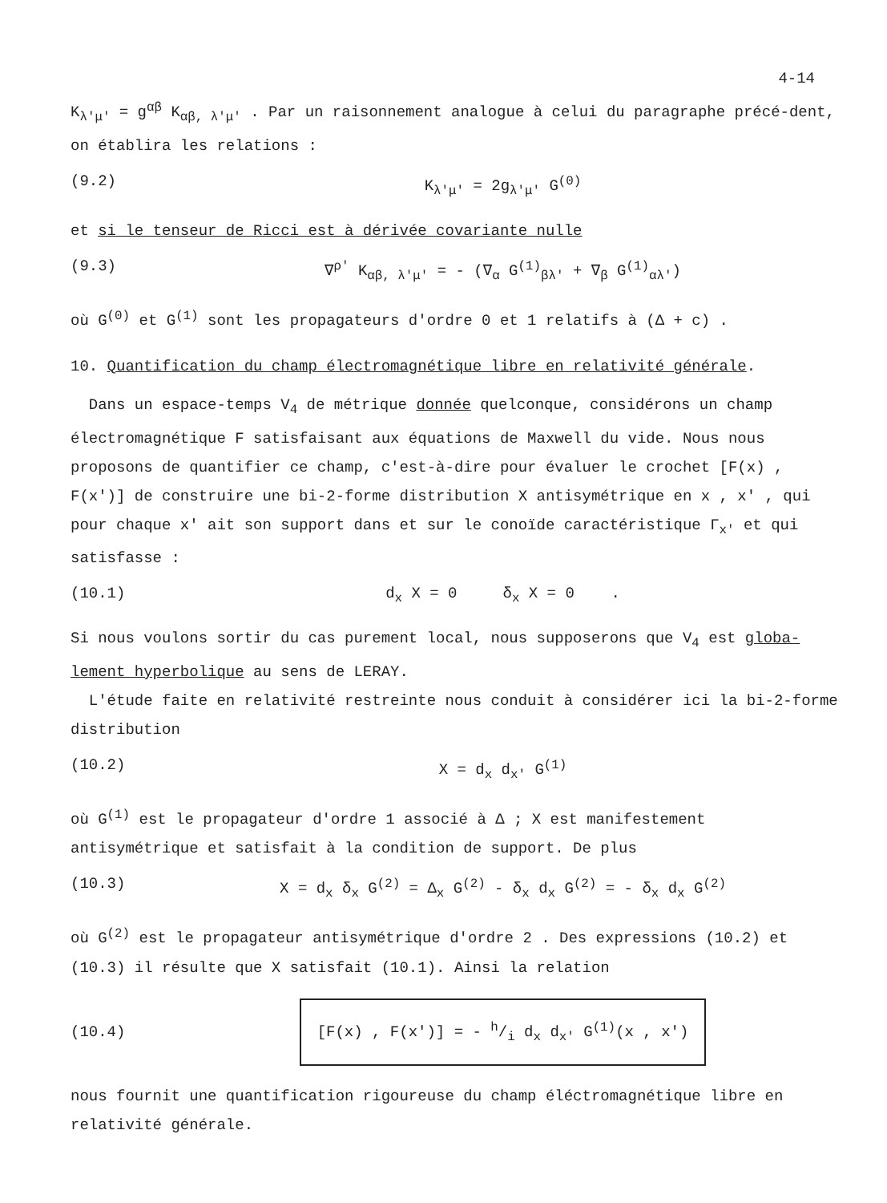4-14
K<sub>λ'μ'</sub> = g<sup>αβ</sup> K<sub>αβ, λ'μ'</sub> . Par un raisonnement analogue à celui du paragraphe précé-dent, on établira les relations :
(9.2) K<sub>λ'μ'</sub> = 2g<sub>λ'μ'</sub> G<sup>(0)</sup>
et si le tenseur de Ricci est à dérivée covariante nulle
(9.3) ∇<sup>ρ'</sup> K<sub>αβ, λ'μ'</sub> = - (∇<sub>α</sub> G<sup>(1)</sup><sub>βλ'</sub> + ∇<sub>β</sub> G<sup>(1)</sup><sub>αλ'</sub>)
où G<sup>(0)</sup> et G<sup>(1)</sup> sont les propagateurs d'ordre 0 et 1 relatifs à (Δ + c) .
10. Quantification du champ électromagnétique libre en relativité générale.
Dans un espace-temps V<sub>4</sub> de métrique donnée quelconque, considérons un champ électromagnétique F satisfaisant aux équations de Maxwell du vide. Nous nous proposons de quantifier ce champ, c'est-à-dire pour évaluer le crochet [F(x) , F(x')] de construire une bi-2-forme distribution X antisymétrique en x , x' , qui pour chaque x' ait son support dans et sur le conoïde caractéristique Γ<sub>x'</sub> et qui satisfasse :
(10.1) d<sub>x</sub> X = 0 δ<sub>x</sub> X = 0 .
Si nous voulons sortir du cas purement local, nous supposerons que V<sub>4</sub> est globa-lement hyperbolique au sens de LERAY.
L'étude faite en relativité restreinte nous conduit à considérer ici la bi-2-forme distribution
(10.2) X = d<sub>x</sub> d<sub>x'</sub> G<sup>(1)</sup>
où G<sup>(1)</sup> est le propagateur d'ordre 1 associé à Δ ; X est manifestement antisymétrique et satisfait à la condition de support. De plus
(10.3) X = d<sub>x</sub> δ<sub>x</sub> G<sup>(2)</sup> = Δ<sub>x</sub> G<sup>(2)</sup> - δ<sub>x</sub> d<sub>x</sub> G<sup>(2)</sup> = - δ<sub>x</sub> d<sub>x</sub> G<sup>(2)</sup>
où G<sup>(2)</sup> est le propagateur antisymétrique d'ordre 2 . Des expressions (10.2) et (10.3) il résulte que X satisfait (10.1). Ainsi la relation
(10.4) [F(x) , F(x')] = - h/i d<sub>x</sub> d<sub>x'</sub> G<sup>(1)</sup>(x , x')
nous fournit une quantification rigoureuse du champ éléctromagnétique libre en relativité générale.